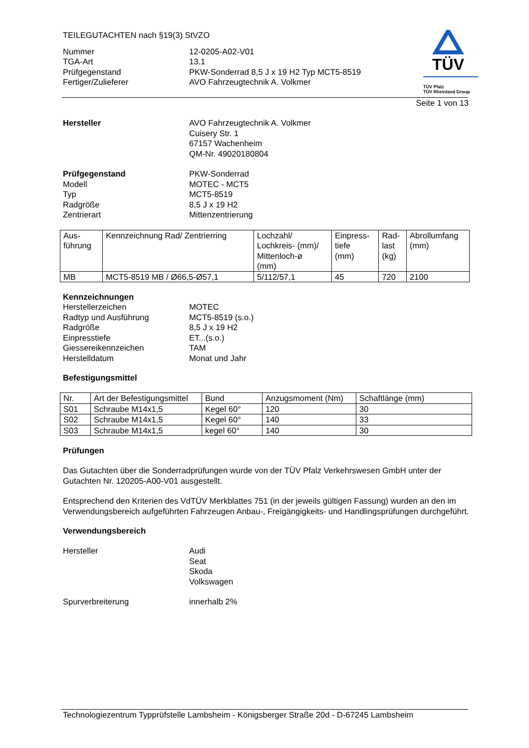TÜV
TÜV Pfalz
TÜV Rheinland Group
TEILEGUTACHTEN nach §19(3) StVZO
Nummer 12-0205-A02-V01
TGA-Art 13.1
Prüfgegenstand PKW-Sonderrad 8,5 J x 19 H2 Typ MCT5-8519
Fertiger/Zulieferer AVO Fahrzeugtechnik A. Volkmer
Seite 1 von 13
Hersteller AVO Fahrzeugtechnik A. Volkmer
Cuisery Str. 1
67157 Wachenheim
QM-Nr. 49020180804
Prüfgegenstand PKW-Sonderrad
Modell MOTEC - MCT5
Typ MCT5-8519
Radgröße 8,5 J x 19 H2
Zentrierart Mittenzentrierung
| Aus- führung | Kennzeichnung Rad/ Zentrierring | Lochzahl/ Lochkreis- (mm)/ Mittenloch-ø (mm) | Einpress- tiefe (mm) | Rad- last (kg) | Abrollumfang (mm) |
| --- | --- | --- | --- | --- | --- |
| MB | MCT5-8519 MB / Ø66,5-Ø57,1 | 5/112/57,1 | 45 | 720 | 2100 |
Kennzeichnungen
Herstellerzeichen MOTEC
Radtyp und Ausführung MCT5-8519 (s.o.)
Radgröße 8,5 J x 19 H2
Einpresstiefe ET...(s.o.)
Giessereikennzeichen TAM
Herstelldatum Monat und Jahr
Befestigungsmittel
| Nr. | Art der Befestigungsmittel | Bund | Anzugsmoment (Nm) | Schaftlänge (mm) |
| --- | --- | --- | --- | --- |
| S01 | Schraube M14x1,5 | Kegel 60° | 120 | 30 |
| S02 | Schraube M14x1,5 | Kegel 60° | 140 | 33 |
| S03 | Schraube M14x1,5 | kegel 60° | 140 | 30 |
Prüfungen
Das Gutachten über die Sonderradprüfungen wurde von der TÜV Pfalz Verkehrswesen GmbH unter der Gutachten Nr. 120205-A00-V01 ausgestellt.
Entsprechend den Kriterien des VdTÜV Merkblattes 751 (in der jeweils gültigen Fassung) wurden an den im Verwendungsbereich aufgeführten Fahrzeugen Anbau-, Freigängigkeits- und Handlingsprüfungen durchgeführt.
Verwendungsbereich
Hersteller Audi
Seat
Skoda
Volkswagen
Spurverbreiterung innerhalb 2%
Technologiezentrum Typprüfstelle Lambsheim - Königsberger Straße 20d - D-67245 Lambsheim